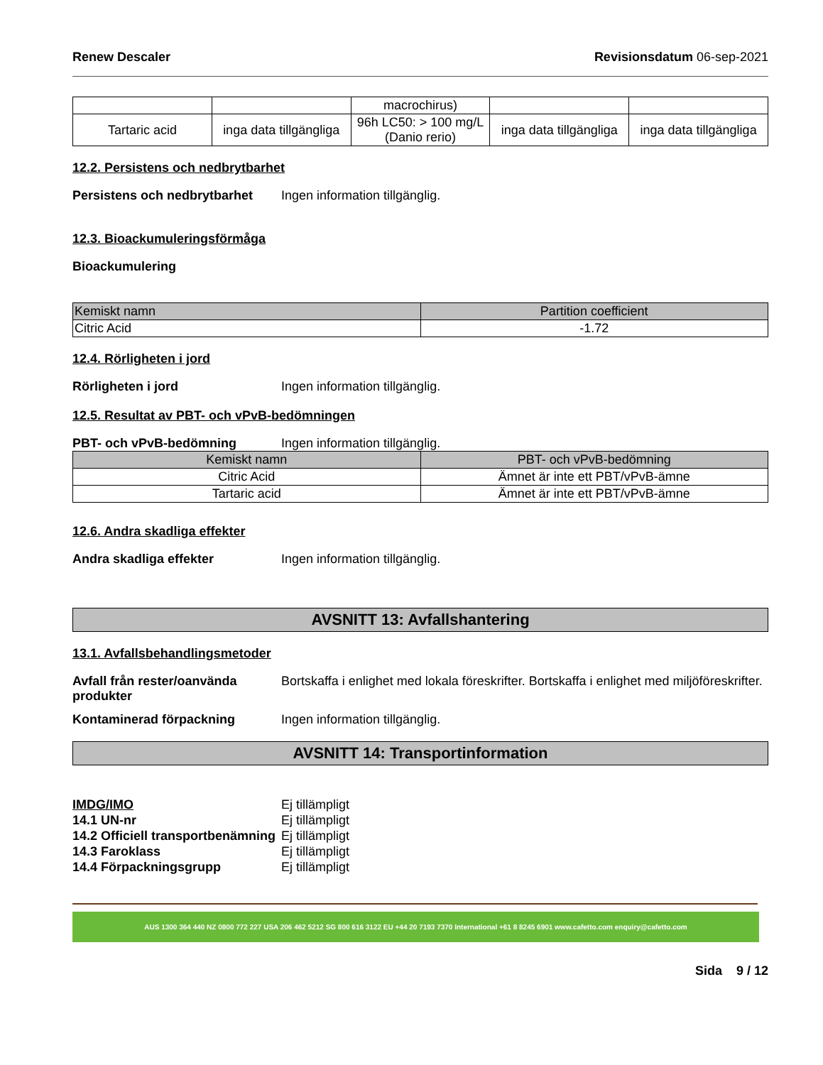Renew Descaler Revisionsdatum 06-sep-2021
| | | macrochirus) | | |
| Tartaric acid | inga data tillgängliga | 96h LC50: > 100 mg/L (Danio rerio) | inga data tillgängliga | inga data tillgängliga |
12.2. Persistens och nedbrytbarhet
Persistens och nedbrytbarhet Ingen information tillgänglig.
12.3. Bioackumuleringsförmåga
Bioackumulering
| Kemiskt namn | Partition coefficient |
| --- | --- |
| Citric Acid | -1.72 |
12.4. Rörligheten i jord
Rörligheten i jord Ingen information tillgänglig.
12.5. Resultat av PBT- och vPvB-bedömningen
PBT- och vPvB-bedömning Ingen information tillgänglig.
| Kemiskt namn | PBT- och vPvB-bedömning |
| --- | --- |
| Citric Acid | Ämnet är inte ett PBT/vPvB-ämne |
| Tartaric acid | Ämnet är inte ett PBT/vPvB-ämne |
12.6. Andra skadliga effekter
Andra skadliga effekter Ingen information tillgänglig.
AVSNITT 13: Avfallshantering
13.1. Avfallsbehandlingsmetoder
Avfall från rester/oanvända produkter Bortskaffa i enlighet med lokala föreskrifter. Bortskaffa i enlighet med miljöföreskrifter.
Kontaminerad förpackning Ingen information tillgänglig.
AVSNITT 14: Transportinformation
IMDG/IMO Ej tillämpligt
14.1 UN-nr Ej tillämpligt
14.2 Officiell transportbenämning Ej tillämpligt
14.3 Faroklass Ej tillämpligt
14.4 Förpackningsgrupp Ej tillämpligt
AUS 1300 364 440 NZ 0800 772 227 USA 206 462 5212 SG 800 616 3122 EU +44 20 7193 7370 International +61 8 8245 6901 www.cafetto.com enquiry@cafetto.com
Sida 9 / 12